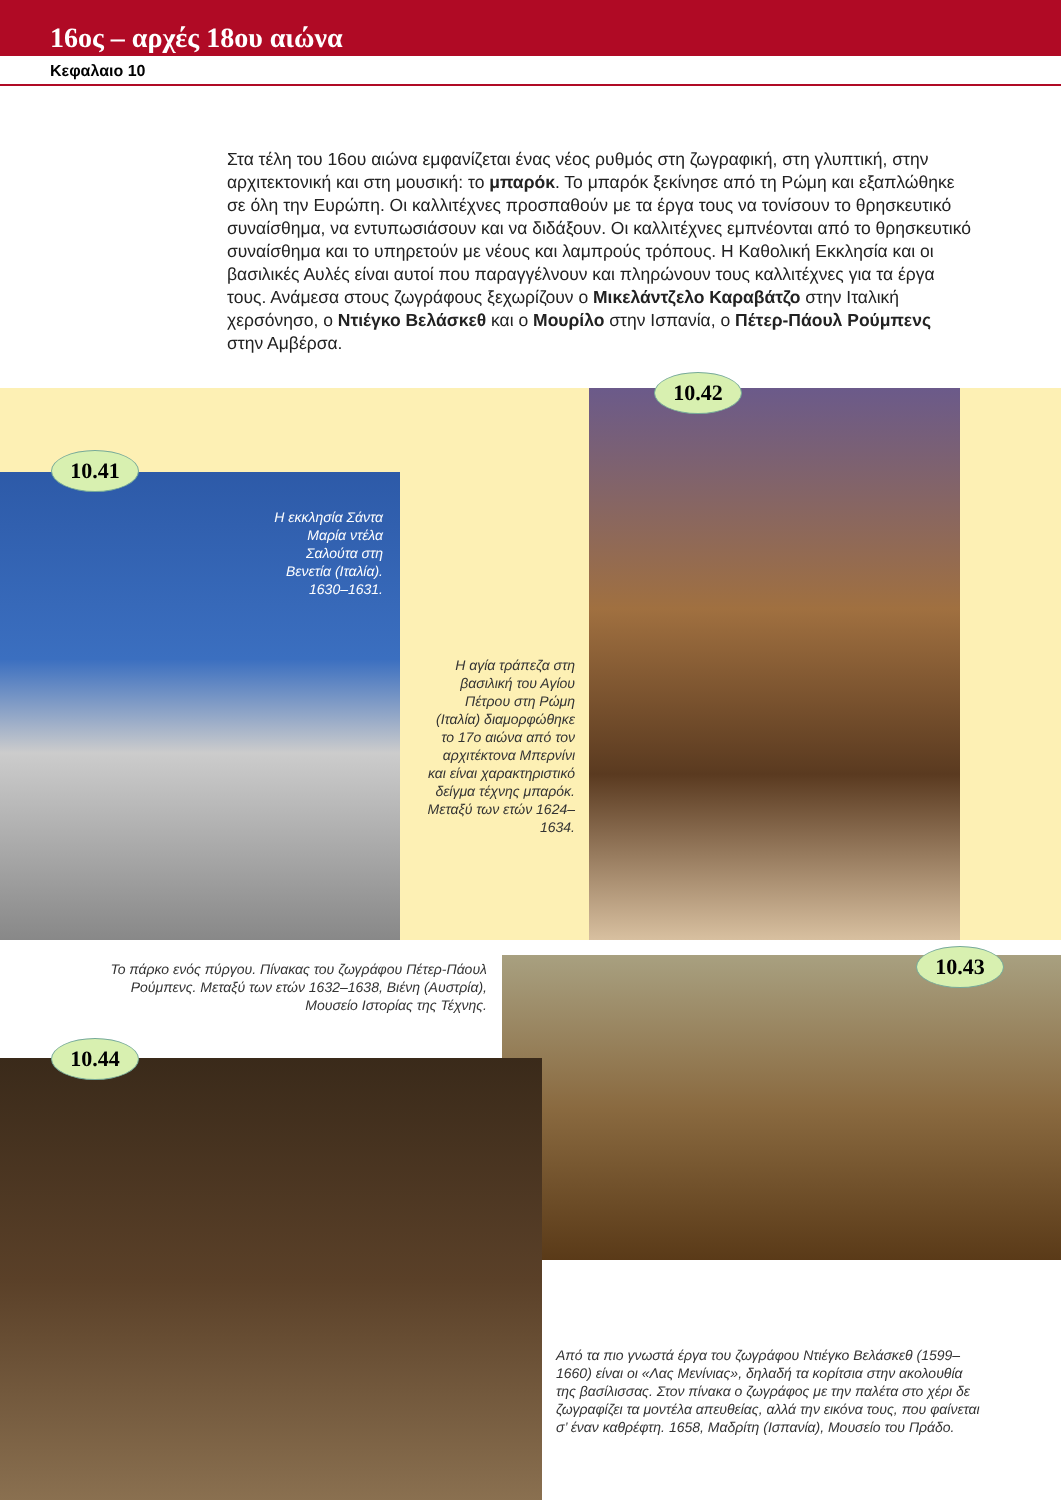16ος – αρχές 18ου αιώνα
Κεφαλαιο 10
Στα τέλη του 16ου αιώνα εμφανίζεται ένας νέος ρυθμός στη ζωγραφική, στη γλυπτική, στην αρχιτεκτονική και στη μουσική: το μπαρόκ. Το μπαρόκ ξεκίνησε από τη Ρώμη και εξαπλώθηκε σε όλη την Ευρώπη. Οι καλλιτέχνες προσπαθούν με τα έργα τους να τονίσουν το θρησκευτικό συναίσθημα, να εντυπωσιάσουν και να διδάξουν. Οι καλλιτέχνες εμπνέονται από το θρησκευτικό συναίσθημα και το υπηρετούν με νέους και λαμπρούς τρόπους. Η Καθολική Εκκλησία και οι βασιλικές Αυλές είναι αυτοί που παραγγέλνουν και πληρώνουν τους καλλιτέχνες για τα έργα τους. Ανάμεσα στους ζωγράφους ξεχωρίζουν ο Μικελάντζελο Καραβάτζο στην Ιταλική χερσόνησο, ο Ντιέγκο Βελάσκεθ και ο Μουρίλο στην Ισπανία, ο Πέτερ-Πάουλ Ρούμπενς στην Αμβέρσα.
10.41
10.42
10.43
10.44
Η εκκλησία Σάντα Μαρία ντέλα Σαλούτα στη Βενετία (Ιταλία). 1630–1631.
Η αγία τράπεζα στη βασιλική του Αγίου Πέτρου στη Ρώμη (Ιταλία) διαμορφώθηκε το 17ο αιώνα από τον αρχιτέκτονα Μπερνίνι και είναι χαρακτηριστικό δείγμα τέχνης μπαρόκ. Μεταξύ των ετών 1624–1634.
Το πάρκο ενός πύργου. Πίνακας του ζωγράφου Πέτερ-Πάουλ Ρούμπενς. Μεταξύ των ετών 1632–1638, Βιένη (Αυστρία), Μουσείο Ιστορίας της Τέχνης.
Από τα πιο γνωστά έργα του ζωγράφου Ντιέγκο Βελάσκεθ (1599–1660) είναι οι «Λας Μενίνιας», δηλαδή τα κορίτσια στην ακολουθία της βασίλισσας. Στον πίνακα ο ζωγράφος με την παλέτα στο χέρι δε ζωγραφίζει τα μοντέλα απευθείας, αλλά την εικόνα τους, που φαίνεται σ’ έναν καθρέφτη. 1658, Μαδρίτη (Ισπανία), Μουσείο του Πράδο.